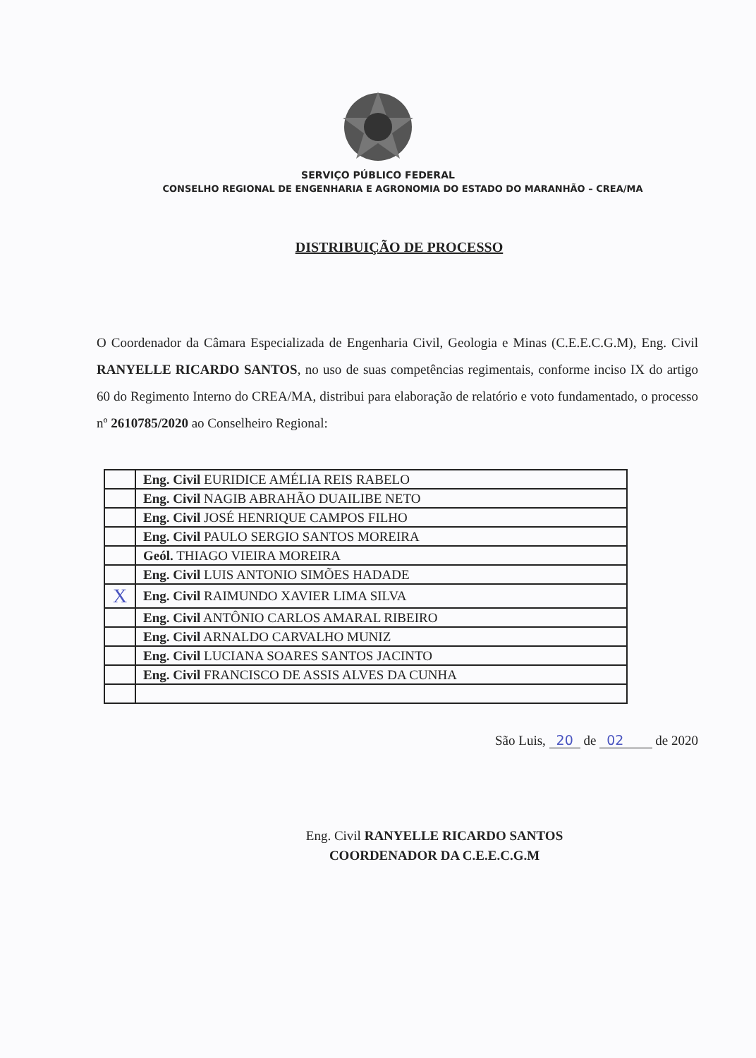SERVIÇO PÚBLICO FEDERAL
CONSELHO REGIONAL DE ENGENHARIA E AGRONOMIA DO ESTADO DO MARANHÃO – CREA/MA
DISTRIBUIÇÃO DE PROCESSO
O Coordenador da Câmara Especializada de Engenharia Civil, Geologia e Minas (C.E.E.C.G.M), Eng. Civil RANYELLE RICARDO SANTOS, no uso de suas competências regimentais, conforme inciso IX do artigo 60 do Regimento Interno do CREA/MA, distribui para elaboração de relatório e voto fundamentado, o processo nº 2610785/2020 ao Conselheiro Regional:
| | Eng. Civil EURIDICE AMÉLIA REIS RABELO |
| | Eng. Civil NAGIB ABRAHÃO DUAILIBE NETO |
| | Eng. Civil JOSÉ HENRIQUE CAMPOS FILHO |
| | Eng. Civil PAULO SERGIO SANTOS MOREIRA |
| | Geól. THIAGO VIEIRA MOREIRA |
| | Eng. Civil LUIS ANTONIO SIMÕES HADADE |
| X | Eng. Civil RAIMUNDO XAVIER LIMA SILVA |
| | Eng. Civil ANTÔNIO CARLOS AMARAL RIBEIRO |
| | Eng. Civil ARNALDO CARVALHO MUNIZ |
| | Eng. Civil LUCIANA SOARES SANTOS JACINTO |
| | Eng. Civil FRANCISCO DE ASSIS ALVES DA CUNHA |
São Luis, 20 de 02 de 2020
Eng. Civil RANYELLE RICARDO SANTOS
COORDENADOR DA C.E.E.C.G.M